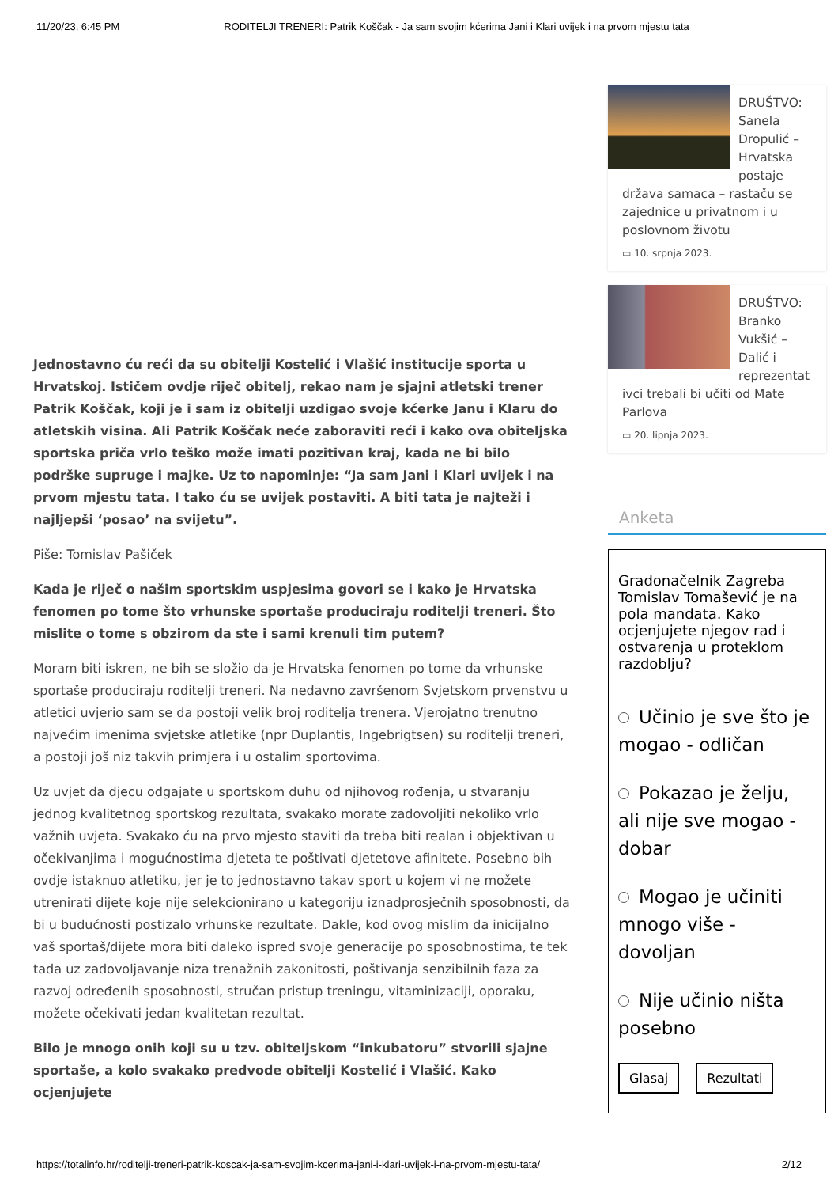11/20/23, 6:45 PM RODITELJI TRENERI: Patrik Koščak - Ja sam svojim kćerima Jani i Klari uvijek i na prvom mjestu tata
Jednostavno ću reći da su obitelji Kostelić i Vlašić institucije sporta u Hrvatskoj. Ističem ovdje riječ obitelj, rekao nam je sjajni atletski trener Patrik Koščak, koji je i sam iz obitelji uzdigao svoje kćerke Janu i Klaru do atletskih visina. Ali Patrik Koščak neće zaboraviti reći i kako ova obiteljska sportska priča vrlo teško može imati pozitivan kraj, kada ne bi bilo podrške supruge i majke. Uz to napominje: “Ja sam Jani i Klari uvijek i na prvom mjestu tata. I tako ću se uvijek postaviti. A biti tata je najteži i najljepši ‘posao’ na svijetu”.
Piše: Tomislav Pašiček
Kada je riječ o našim sportskim uspjesima govori se i kako je Hrvatska fenomen po tome što vrhunske sportaše produciraju roditelji treneri. Što mislite o tome s obzirom da ste i sami krenuli tim putem?
Moram biti iskren, ne bih se složio da je Hrvatska fenomen po tome da vrhunske sportaše produciraju roditelji treneri. Na nedavno završenom Svjetskom prvenstvu u atletici uvjerio sam se da postoji velik broj roditelja trenera. Vjerojatno trenutno najvećim imenima svjetske atletike (npr Duplantis, Ingebrigtsen) su roditelji treneri, a postoji još niz takvih primjera i u ostalim sportovima.
Uz uvjet da djecu odgajate u sportskom duhu od njihovog rođenja, u stvaranju jednog kvalitetnog sportskog rezultata, svakako morate zadovoljiti nekoliko vrlo važnih uvjeta. Svakako ću na prvo mjesto staviti da treba biti realan i objektivan u očekivanjima i mogućnostima djeteta te poštivati djetetove afinitete. Posebno bih ovdje istaknuo atletiku, jer je to jednostavno takav sport u kojem vi ne možete utrenirati dijete koje nije selekcionirano u kategoriju iznadprosječnih sposobnosti, da bi u budućnosti postizalo vrhunske rezultate. Dakle, kod ovog mislim da inicijalno vaš sportaš/dijete mora biti daleko ispred svoje generacije po sposobnostima, te tek tada uz zadovoljavanje niza trenažnih zakonitosti, poštivanja senzibilnih faza za razvoj određenih sposobnosti, stručan pristup treningu, vitaminizaciji, oporaku, možete očekivati jedan kvalitetan rezultat.
Bilo je mnogo onih koji su u tzv. obiteljskom “inkubatoru” stvorili sjajne sportaše, a kolo svakako predvode obitelji Kostelić i Vlašić. Kako ocjenjujete
DRUŠTVO: Sanela Dropulić – Hrvatska postaje
država samaca – rastaču se zajednice u privatnom i u poslovnom životu
▭ 10. srpnja 2023.
DRUŠTVO: Branko Vukšić – Dalić i reprezentat
ivci trebali bi učiti od Mate Parlova
▭ 20. lipnja 2023.
Anketa
Gradonačelnik Zagreba Tomislav Tomašević je na pola mandata. Kako ocjenjujete njegov rad i ostvarenja u proteklom razdoblju?
Učinio je sve što je mogao - odličan
Pokazao je želju, ali nije sve mogao - dobar
Mogao je učiniti mnogo više - dovoljan
Nije učinio ništa posebno
Glasaj Rezultati
https://totalinfo.hr/roditelji-treneri-patrik-koscak-ja-sam-svojim-kcerima-jani-i-klari-uvijek-i-na-prvom-mjestu-tata/ 2/12